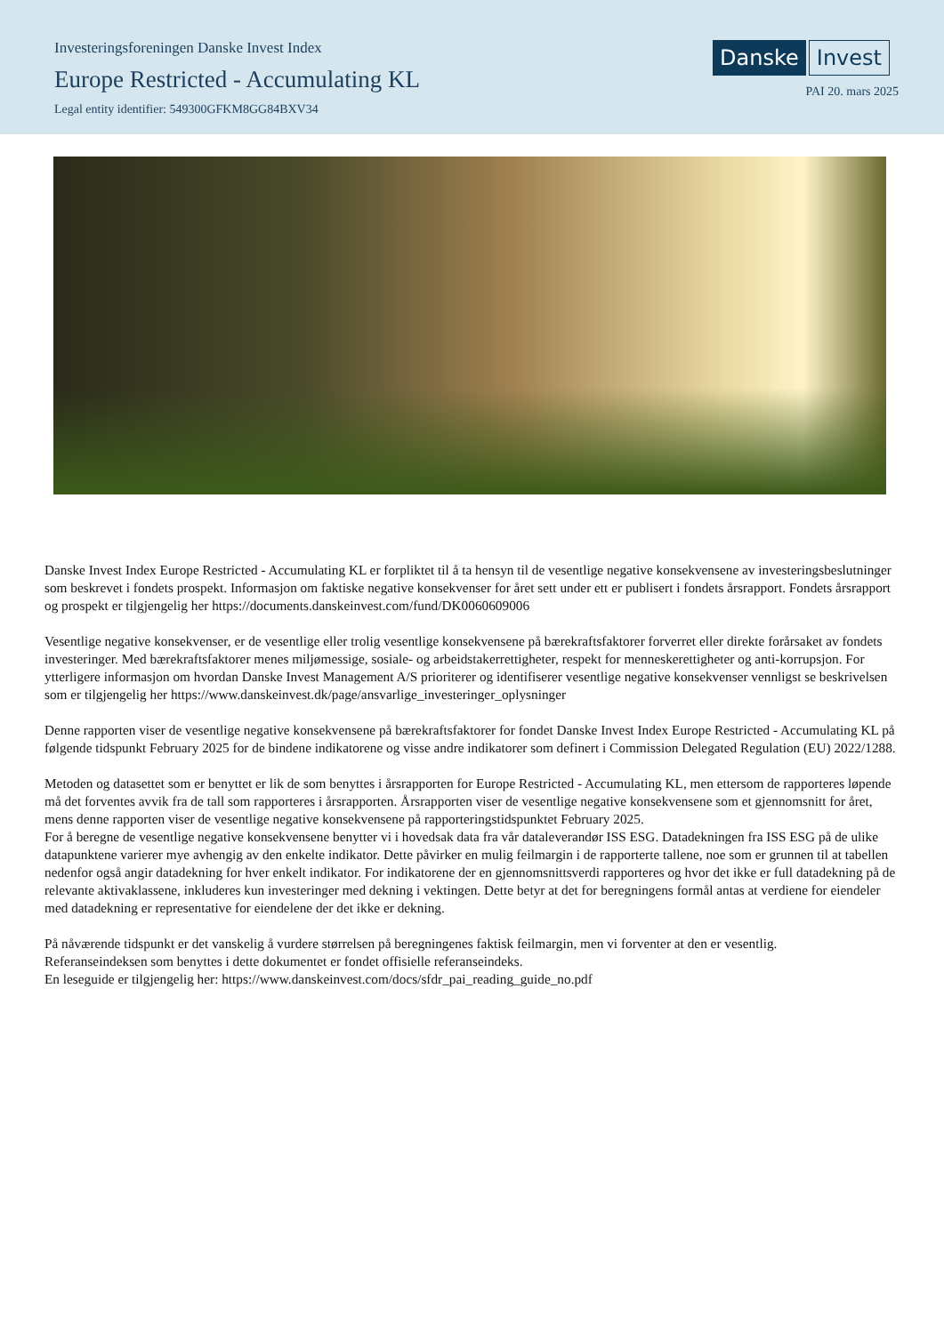Investeringsforeningen Danske Invest Index
Europe Restricted - Accumulating KL
Legal entity identifier: 549300GFKM8GG84BXV34
Danske Invest
PAI 20. mars 2025
Danske Invest Index Europe Restricted - Accumulating KL er forpliktet til å ta hensyn til de vesentlige negative konsekvensene av investeringsbeslutninger som beskrevet i fondets prospekt. Informasjon om faktiske negative konsekvenser for året sett under ett er publisert i fondets årsrapport. Fondets årsrapport og prospekt er tilgjengelig her https://documents.danskeinvest.com/fund/DK0060609006
Vesentlige negative konsekvenser, er de vesentlige eller trolig vesentlige konsekvensene på bærekraftsfaktorer forverret eller direkte forårsaket av fondets investeringer. Med bærekraftsfaktorer menes miljømessige, sosiale- og arbeidstakerrettigheter, respekt for menneskerettigheter og anti-korrupsjon. For ytterligere informasjon om hvordan Danske Invest Management A/S prioriterer og identifiserer vesentlige negative konsekvenser vennligst se beskrivelsen som er tilgjengelig her https://www.danskeinvest.dk/page/ansvarlige_investeringer_oplysninger
Denne rapporten viser de vesentlige negative konsekvensene på bærekraftsfaktorer for fondet Danske Invest Index Europe Restricted - Accumulating KL på følgende tidspunkt February 2025 for de bindene indikatorene og visse andre indikatorer som definert i Commission Delegated Regulation (EU) 2022/1288.
Metoden og datasettet som er benyttet er lik de som benyttes i årsrapporten for Europe Restricted - Accumulating KL, men ettersom de rapporteres løpende må det forventes avvik fra de tall som rapporteres i årsrapporten. Årsrapporten viser de vesentlige negative konsekvensene som et gjennomsnitt for året, mens denne rapporten viser de vesentlige negative konsekvensene på rapporteringstidspunktet February 2025.
For å beregne de vesentlige negative konsekvensene benytter vi i hovedsak data fra vår dataleverandør ISS ESG. Datadekningen fra ISS ESG på de ulike datapunktene varierer mye avhengig av den enkelte indikator. Dette påvirker en mulig feilmargin i de rapporterte tallene, noe som er grunnen til at tabellen nedenfor også angir datadekning for hver enkelt indikator. For indikatorene der en gjennomsnittsverdi rapporteres og hvor det ikke er full datadekning på de relevante aktivaklassene, inkluderes kun investeringer med dekning i vektingen. Dette betyr at det for beregningens formål antas at verdiene for eiendeler med datadekning er representative for eiendelene der det ikke er dekning.
På nåværende tidspunkt er det vanskelig å vurdere størrelsen på beregningenes faktisk feilmargin, men vi forventer at den er vesentlig.
Referanseindeksen som benyttes i dette dokumentet er fondet offisielle referanseindeks.
En leseguide er tilgjengelig her: https://www.danskeinvest.com/docs/sfdr_pai_reading_guide_no.pdf